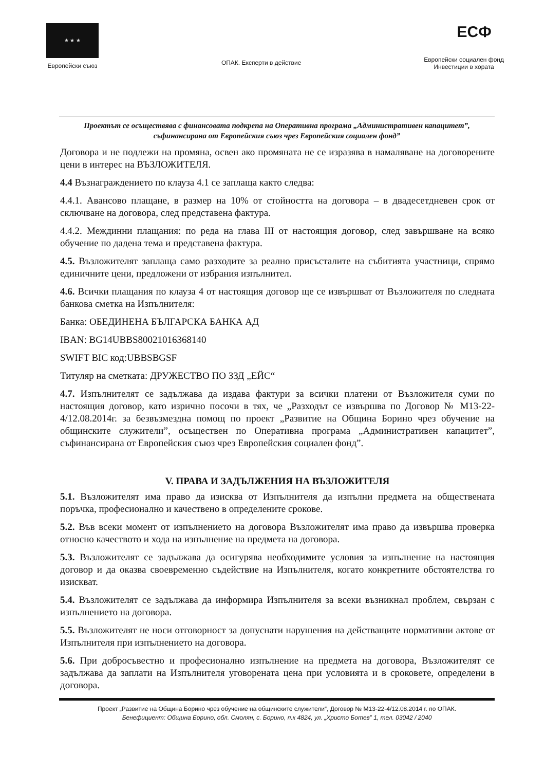★ ★ ★
Европейски съюз
ОПАК. Експерти в действие
ЕСФ
Европейски социален фонд
Инвестиции в хората
Проектът се осъществява с финансовата подкрепа на Оперативна програма „Административен капацитет”, съфинансирана от Европейския съюз чрез Европейския социален фонд”
Договора и не подлежи на промяна, освен ако промяната не се изразява в намаляване на договорените цени в интерес на ВЪЗЛОЖИТЕЛЯ.
4.4 Възнаграждението по клауза 4.1 се заплаща както следва:
4.4.1. Авансово плащане, в размер на 10% от стойността на договора – в двадесетдневен срок от сключване на договора, след представена фактура.
4.4.2. Междинни плащания: по реда на глава III от настоящия договор, след завършване на всяко обучение по дадена тема и представена фактура.
4.5. Възложителят заплаща само разходите за реално присъсталите на събитията участници, спрямо единичните цени, предложени от избрания изпълнител.
4.6. Всички плащания по клауза 4 от настоящия договор ще се извършват от Възложителя по следната банкова сметка на Изпълнителя:
Банка: ОБЕДИНЕНА БЪЛГАРСКА БАНКА АД
IBAN: BG14UBBS80021016368140
SWIFT BIC код:UBBSBGSF
Титуляр на сметката: ДРУЖЕСТВО ПО ЗЗД „ЕЙС“
4.7. Изпълнителят се задължава да издава фактури за всички платени от Възложителя суми по настоящия договор, като изрично посочи в тях, че „Разходът се извършва по Договор № М13-22-4/12.08.2014г. за безвъзмездна помощ по проект „Развитие на Община Борино чрез обучение на общинските служители”, осъществен по Оперативна програма „Административен капацитет”, съфинансирана от Европейския съюз чрез Европейския социален фонд”.
V. ПРАВА И ЗАДЪЛЖЕНИЯ НА ВЪЗЛОЖИТЕЛЯ
5.1. Възложителят има право да изисква от Изпълнителя да изпълни предмета на обществената поръчка, професионално и качествено в определените срокове.
5.2. Във всеки момент от изпълнението на договора Възложителят има право да извършва проверка относно качеството и хода на изпълнение на предмета на договора.
5.3. Възложителят се задължава да осигурява необходимите условия за изпълнение на настоящия договор и да оказва своевременно съдействие на Изпълнителя, когато конкретните обстоятелства го изискват.
5.4. Възложителят се задължава да информира Изпълнителя за всеки възникнал проблем, свързан с изпълнението на договора.
5.5. Възложителят не носи отговорност за допуснати нарушения на действащите нормативни актове от Изпълнителя при изпълнението на договора.
5.6. При добросъвестно и професионално изпълнение на предмета на договора, Възложителят се задължава да заплати на Изпълнителя уговорената цена при условията и в сроковете, определени в договора.
Проект „Развитие на Община Борино чрез обучение на общинските служители“, Договор № М13-22-4/12.08.2014 г. по ОПАК.
Бенефициент: Община Борино, обл. Смолян, с. Борино, п.к 4824, ул. „Христо Ботев” 1, тел. 03042 / 2040